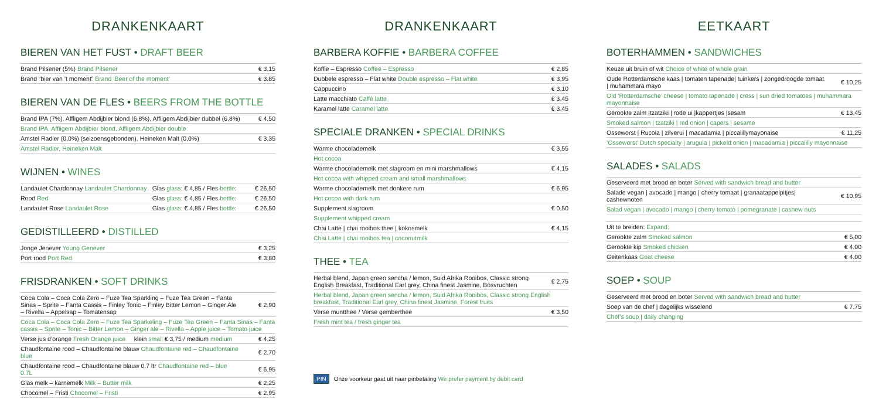DRANKENKAART
BIEREN VAN HET FUST • DRAFT BEER
| Brand Pilsener (5%) Brand Pilsener | € 3,15 |
| Brand “bier van ’t moment” Brand ‘Beer of the moment’ | € 3,85 |
BIEREN VAN DE FLES • BEERS FROM THE BOTTLE
| Brand IPA (7%), Affligem Abdijbier blond (6,8%), Affligem Abdijbier dubbel (6,8%) | € 4,50 |
| Brand IPA, Affligem Abdijbier blond, Affligem Abdijbier double | |
| Amstel Radler (0,0%) (seizoensgebonden), Heineken Malt (0,0%) | € 3,35 |
| Amstel Radler, Heineken Malt | |
WIJNEN • WINES
| Landaulet Chardonnay Landaulet Chardonnay | Glas glass : € 4,85 / Fles bottle : | € 26,50 |
| Rood Red | Glas glass : € 4,85 / Fles bottle : | € 26,50 |
| Landaulet Rose Landaulet Rose | Glas glass : € 4,85 / Fles bottle : | € 26,50 |
GEDISTILLEERD • DISTILLED
| Jonge Jenever Young Genever | € 3,25 |
| Port rood Port Red | € 3,80 |
FRISDRANKEN • SOFT DRINKS
| Coca Cola – Coca Cola Zero – Fuze Tea Sparkling – Fuze Tea Green – Fanta Sinas – Sprite – Fanta Cassis – Finley Tonic – Finley Bitter Lemon – Ginger Ale – Rivella – Appelsap – Tomatensap | € 2,90 |
| Coca Cola – Coca Cola Zero – Fuze Tea Sparkeling – Fuze Tea Green – Fanta Sinas – Fanta cassis – Sprite – Tonic – Bitter Lemon – Ginger ale – Rivella – Apple juice – Tomato juice | |
| Verse jus d’orange Fresh Orange juice klein small € 3,75 / medium medium | € 4,25 |
| Chaudfontaine rood – Chaudfontaine blauw Chaudfontaine red – Chaudfontaine blue | € 2,70 |
| Chaudfontaine rood – Chaudfontaine blauw 0,7 ltr Chaudfontaine red – blue 0.7L | € 6,95 |
| Glas melk – karnemelk Milk – Butter milk | € 2,25 |
| Chocomel – Fristi Chocomel – Fristi | € 2,95 |
DRANKENKAART
BARBERA KOFFIE • BARBERA COFFEE
| Koffie – Espresso Coffee – Espresso | € 2,85 |
| Dubbele espresso – Flat white Double espresso – Flat white | € 3,95 |
| Cappuccino | € 3,10 |
| Latte macchiato Caffè latte | € 3,45 |
| Karamel latte Caramel latte | € 3,45 |
SPECIALE DRANKEN • SPECIAL DRINKS
| Warme chocolademelk | € 3,55 |
| Hot cocoa | |
| Warme chocolademelk met slagroom en mini marshmallows | € 4,15 |
| Hot cocoa with whipped cream and small marshmallows | |
| Warme chocolademelk met donkere rum | € 6,95 |
| Hot cocoa with dark rum | |
| Supplement slagroom | € 0,50 |
| Supplement whipped cream | |
| Chai Latte / chai rooibos thee / kokosmelk | € 4,15 |
| Chai Latte / chai rooibos tea / coconutmilk | |
THEE • TEA
| Herbal blend, Japan green sencha / lemon, Suid Afrika Rooibos, Classic strong English Breakfast, Traditional Earl grey, China finest Jasmine, Bosvruchten | € 2,75 |
| Herbal blend, Japan green sencha / lemon, Suid Afrika Rooibos, Classic strong English breakfast, Traditional Earl grey, China finest Jasmine, Forest fruits | |
| Verse muntthee / Verse gemberthee | € 3,50 |
| Fresh mint tea / fresh ginger tea | |
PIN Onze voorkeur gaat uit naar pinbetaling We prefer payment by debit card
EETKAART
BOTERHAMMEN • SANDWICHES
| Keuze uit bruin of wit Choice of white of whole grain | |
| Oude Rotterdamsche kaas / tomaten tapenade/ tuinkers / zongedroogde tomaat / muhammara mayo | € 10,25 |
| Old ‘Rotterdamsche’ cheese / tomato tapenade / cress / sun dried tomatoes / muhammara mayonnaise | |
| Gerookte zalm /tzatziki / rode ui /kappertjes /sesam | € 13,45 |
| Smoked salmon / tzatziki / red onion / capers / sesame | |
| Osseworst / Rucola / zilverui / macadamia / piccalillymayonaise | € 11,25 |
| ‘Osseworst’ Dutch specialty / arugula / pickeld onion / macadamia / piccalilly mayonnaise | |
SALADES • SALADS
| Geserveerd met brood en boter Served with sandwich bread and butter | |
| Salade vegan / avocado / mango / cherry tomaat / granaatappelpitjes/ cashewnoten | € 10,95 |
| Salad vegan / avocado / mango / cherry tomato / pomegranate / cashew nuts | |
| Uit te breiden: Expand: | |
| Gerookte zalm Smoked salmon | € 5,00 |
| Gerookte kip Smoked chicken | € 4,00 |
| Geitenkaas Goat cheese | € 4,00 |
SOEP • SOUP
| Geserveerd met brood en boter Served with sandwich bread and butter | |
| Soep van de chef / dagelijks wisselend | € 7,75 |
| Chef’s soup / daily changing | |